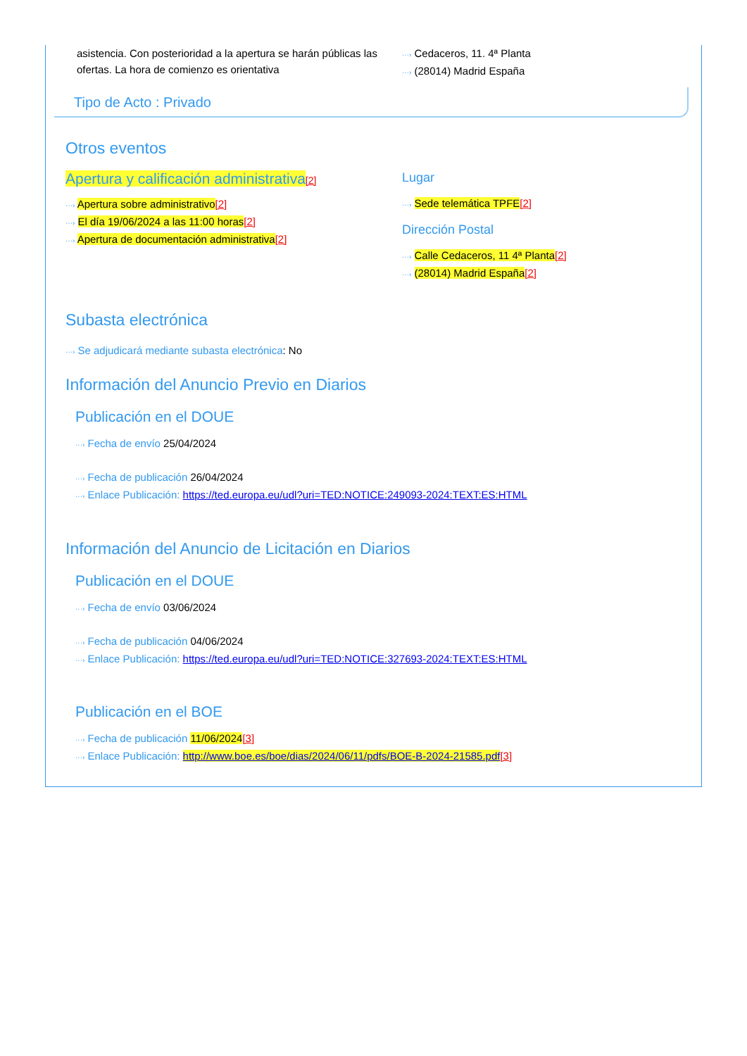asistencia. Con posterioridad a la apertura se harán públicas las ofertas. La hora de comienzo es orientativa
···› Cedaceros, 11. 4ª Planta
···› (28014) Madrid España
Tipo de Acto : Privado
Otros eventos
Apertura y calificación administrativa[2]
···› Apertura sobre administrativo[2]
···› El día 19/06/2024 a las 11:00 horas[2]
···› Apertura de documentación administrativa[2]
Lugar
···› Sede telemática TPFE[2]
Dirección Postal
···› Calle Cedaceros, 11 4ª Planta[2]
···› (28014) Madrid España[2]
Subasta electrónica
···› Se adjudicará mediante subasta electrónica: No
Información del Anuncio Previo en Diarios
Publicación en el DOUE
···› Fecha de envío 25/04/2024
···› Fecha de publicación 26/04/2024
···› Enlace Publicación: https://ted.europa.eu/udl?uri=TED:NOTICE:249093-2024:TEXT:ES:HTML
Información del Anuncio de Licitación en Diarios
Publicación en el DOUE
···› Fecha de envío 03/06/2024
···› Fecha de publicación 04/06/2024
···› Enlace Publicación: https://ted.europa.eu/udl?uri=TED:NOTICE:327693-2024:TEXT:ES:HTML
Publicación en el BOE
···› Fecha de publicación 11/06/2024[3]
···› Enlace Publicación: http://www.boe.es/boe/dias/2024/06/11/pdfs/BOE-B-2024-21585.pdf[3]